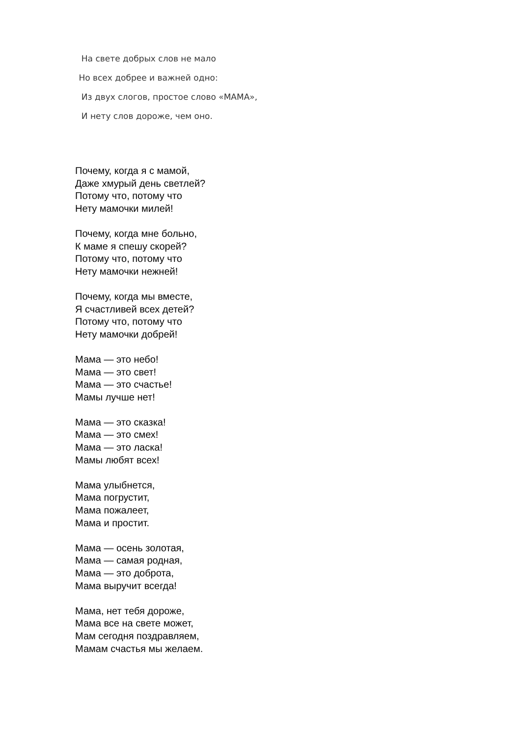На свете добрых слов не мало
Но всех добрее и важней одно:
Из двух слогов, простое слово «МАМА»,
И нету слов дороже, чем оно.
Почему, когда я с мамой,
Даже хмурый день светлей?
Потому что, потому что
Нету мамочки милей!
Почему, когда мне больно,
К маме я спешу скорей?
Потому что, потому что
Нету мамочки нежней!
Почему, когда мы вместе,
Я счастливей всех детей?
Потому что, потому что
Нету мамочки добрей!
Мама — это небо!
Мама — это свет!
Мама — это счастье!
Мамы лучше нет!
Мама — это сказка!
Мама — это смех!
Мама — это ласка!
Мамы любят всех!
Мама улыбнется,
Мама погрустит,
Мама пожалеет,
Мама и простит.
Мама — осень золотая,
Мама — самая родная,
Мама — это доброта,
Мама выручит всегда!
Мама, нет тебя дороже,
Мама все на свете может,
Мам сегодня поздравляем,
Мамам счастья мы желаем.